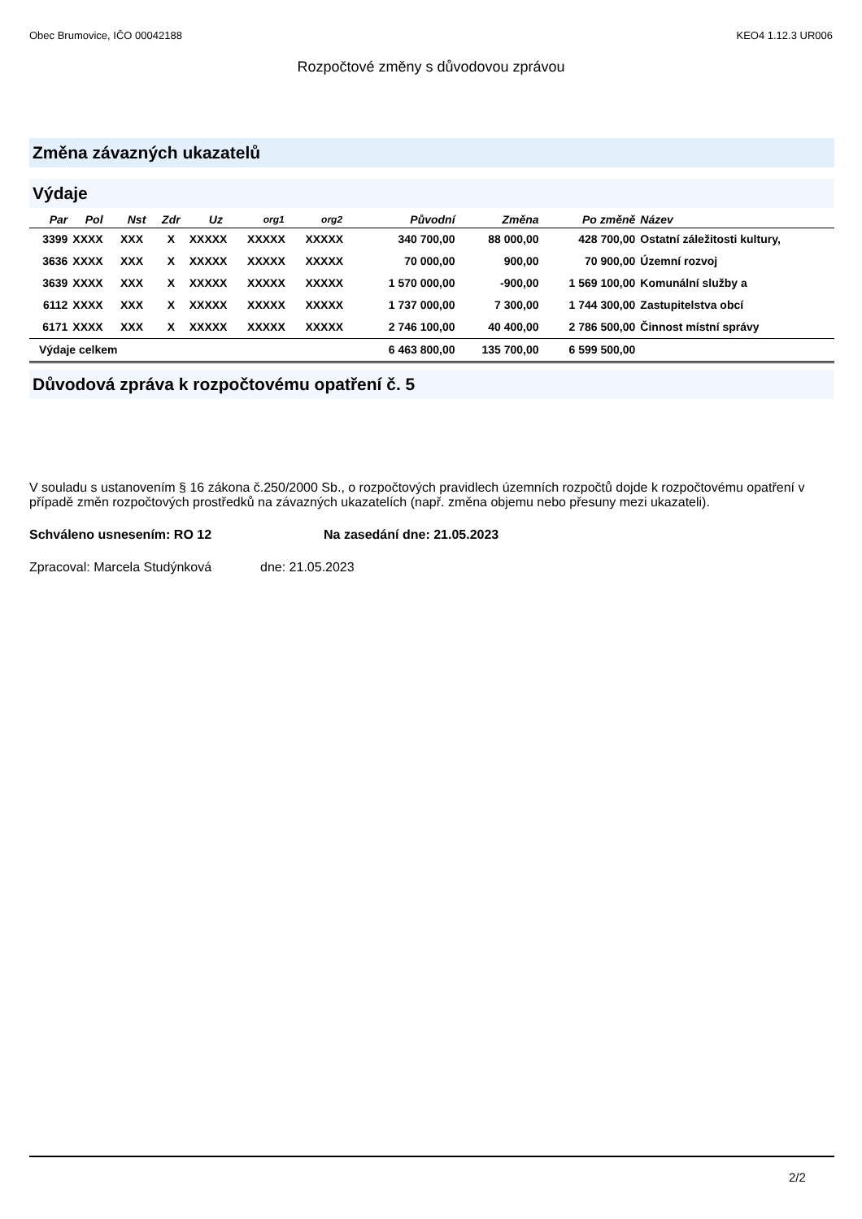Obec Brumovice, IČO 00042188 KEO4 1.12.3 UR006
Rozpočtové změny s důvodovou zprávou
Změna závazných ukazatelů
Výdaje
| Par | Pol | Nst | Zdr | Uz | org1 | org2 | Původní | Změna | Po změně | Název |
| --- | --- | --- | --- | --- | --- | --- | --- | --- | --- | --- |
| 3399 | XXXX | XXX | X | XXXXX | XXXXX | XXXXX | 340 700,00 | 88 000,00 | 428 700,00 | Ostatní záležitosti kultury, |
| 3636 | XXXX | XXX | X | XXXXX | XXXXX | XXXXX | 70 000,00 | 900,00 | 70 900,00 | Územní rozvoj |
| 3639 | XXXX | XXX | X | XXXXX | XXXXX | XXXXX | 1 570 000,00 | -900,00 | 1 569 100,00 | Komunální služby a |
| 6112 | XXXX | XXX | X | XXXXX | XXXXX | XXXXX | 1 737 000,00 | 7 300,00 | 1 744 300,00 | Zastupitelstva obcí |
| 6171 | XXXX | XXX | X | XXXXX | XXXXX | XXXXX | 2 746 100,00 | 40 400,00 | 2 786 500,00 | Činnost místní správy |
| Výdaje celkem | | | | | | | 6 463 800,00 | 135 700,00 | 6 599 500,00 | |
Důvodová zpráva k rozpočtovému opatření č. 5
V souladu s ustanovením § 16 zákona č.250/2000 Sb., o rozpočtových pravidlech územních rozpočtů dojde k rozpočtovému opatření v případě změn rozpočtových prostředků na závazných ukazatelích (např. změna objemu nebo přesuny mezi ukazateli).
Schváleno usnesením: RO 12 Na zasedání dne: 21.05.2023
Zpracoval: Marcela Studýnková dne: 21.05.2023
2/2